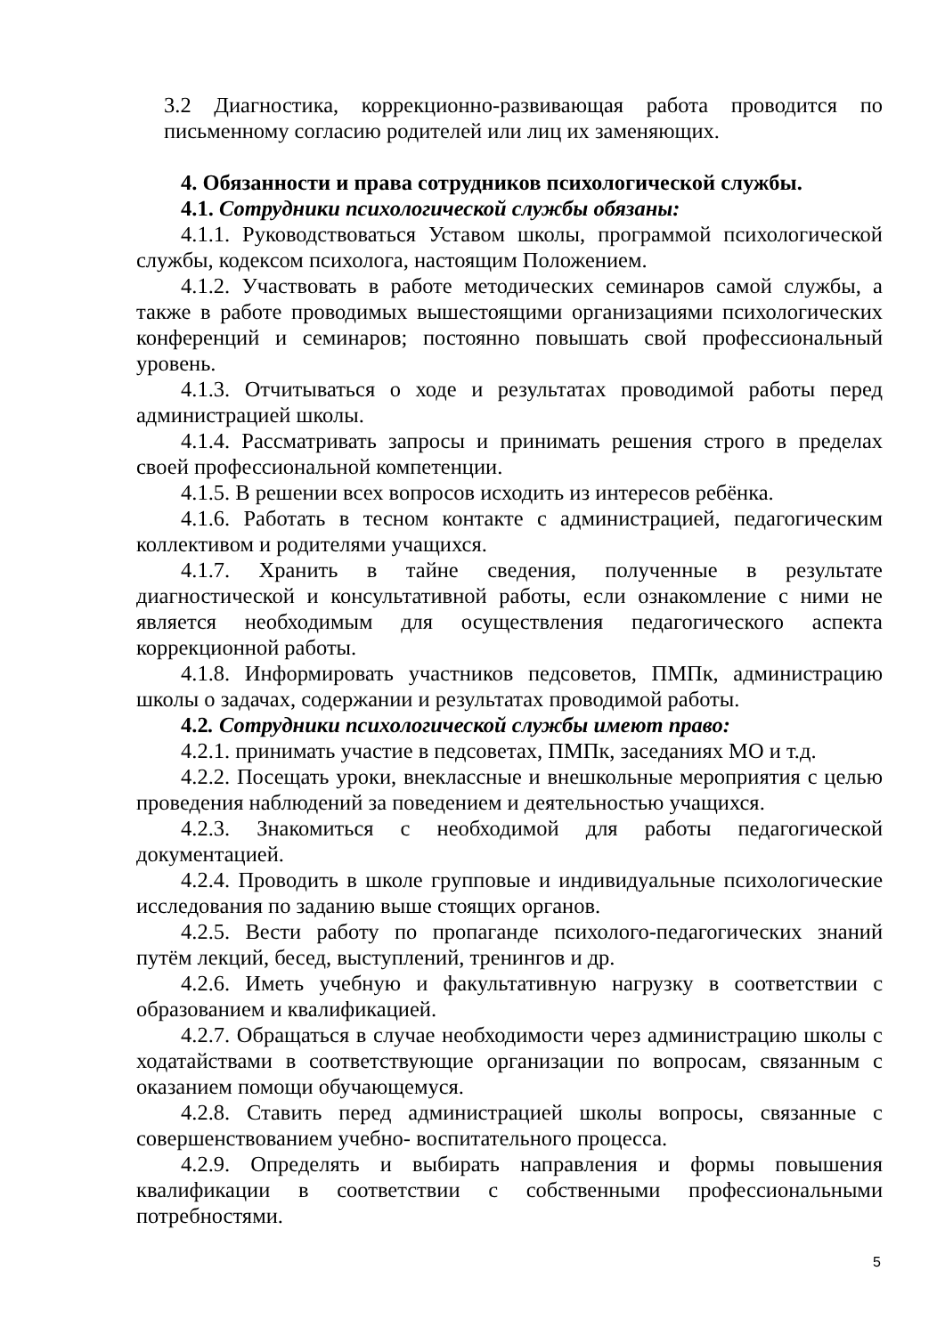3.2 Диагностика, коррекционно-развивающая работа проводится по письменному согласию родителей или лиц их заменяющих.
4. Обязанности и права сотрудников психологической службы.
4.1. Сотрудники психологической службы обязаны:
4.1.1. Руководствоваться Уставом школы, программой психологической службы, кодексом психолога, настоящим Положением.
4.1.2. Участвовать в работе методических семинаров самой службы, а также в работе проводимых вышестоящими организациями психологических конференций и семинаров; постоянно повышать свой профессиональный уровень.
4.1.3. Отчитываться о ходе и результатах проводимой работы перед администрацией школы.
4.1.4. Рассматривать запросы и принимать решения строго в пределах своей профессиональной компетенции.
4.1.5. В решении всех вопросов исходить из интересов ребёнка.
4.1.6. Работать в тесном контакте с администрацией, педагогическим коллективом и родителями учащихся.
4.1.7. Хранить в тайне сведения, полученные в результате диагностической и консультативной работы, если ознакомление с ними не является необходимым для осуществления педагогического аспекта коррекционной работы.
4.1.8. Информировать участников педсоветов, ПМПк, администрацию школы о задачах, содержании и результатах проводимой работы.
4.2. Сотрудники психологической службы имеют право:
4.2.1. принимать участие в педсоветах, ПМПк, заседаниях МО и т.д.
4.2.2. Посещать уроки, внеклассные и внешкольные мероприятия с целью проведения наблюдений за поведением и деятельностью учащихся.
4.2.3. Знакомиться с необходимой для работы педагогической документацией.
4.2.4. Проводить в школе групповые и индивидуальные психологические исследования по заданию выше стоящих органов.
4.2.5. Вести работу по пропаганде психолого-педагогических знаний путём лекций, бесед, выступлений, тренингов и др.
4.2.6. Иметь учебную и факультативную нагрузку в соответствии с образованием и квалификацией.
4.2.7. Обращаться в случае необходимости через администрацию школы с ходатайствами в соответствующие организации по вопросам, связанным с оказанием помощи обучающемуся.
4.2.8. Ставить перед администрацией школы вопросы, связанные с совершенствованием учебно- воспитательного процесса.
4.2.9. Определять и выбирать направления и формы повышения квалификации в соответствии с собственными профессиональными потребностями.
5